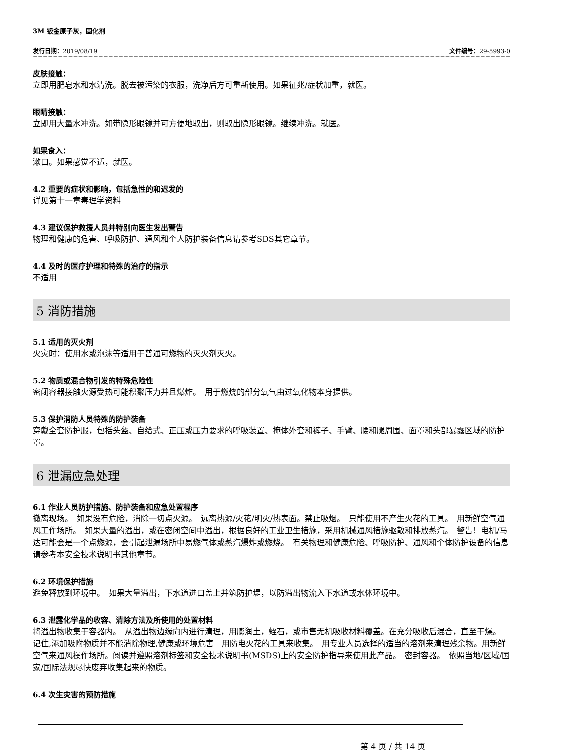3M 钣金原子灰，固化剂
发行日期：2019/08/19 文件编号：29-5993-0
==============================================================================================================
皮肤接触：
立即用肥皂水和水清洗。脱去被污染的衣服，洗净后方可重新使用。如果征兆/症状加重，就医。
眼睛接触：
立即用大量水冲洗。如带隐形眼镜并可方便地取出，则取出隐形眼镜。继续冲洗。就医。
如果食入：
漱口。如果感觉不适，就医。
4.2 重要的症状和影响，包括急性的和迟发的
详见第十一章毒理学资料
4.3 建议保护救援人员并特别向医生发出警告
物理和健康的危害、呼吸防护、通风和个人防护装备信息请参考SDS其它章节。
4.4 及时的医疗护理和特殊的治疗的指示
不适用
5 消防措施
5.1 适用的灭火剂
火灾时：使用水或泡沫等适用于普通可燃物的灭火剂灭火。
5.2 物质或混合物引发的特殊危险性
密闭容器接触火源受热可能积聚压力并且爆炸。　用于燃烧的部分氧气由过氧化物本身提供。
5.3 保护消防人员特殊的防护装备
穿戴全套防护服，包括头盔、自给式、正压或压力要求的呼吸装置、掩体外套和裤子、手臂、腰和腿周围、面罩和头部暴露区域的防护罩。
6 泄漏应急处理
6.1 作业人员防护措施、防护装备和应急处置程序
撤离现场。　如果没有危险，消除一切点火源。　远离热源/火花/明火/热表面。禁止吸烟。　只能使用不产生火花的工具。　用新鲜空气通风工作场所。　如果大量的溢出，或在密闭空间中溢出，根据良好的工业卫生措施，采用机械通风措施驱散和排放蒸汽。　警告！电机/马达可能会是一个点燃源，会引起泄漏场所中易燃气体或蒸汽爆炸或燃烧。　有关物理和健康危险、呼吸防护、通风和个体防护设备的信息请参考本安全技术说明书其他章节。
6.2 环境保护措施
避免释放到环境中。　如果大量溢出，下水道进口盖上并筑防护堤，以防溢出物流入下水道或水体环境中。
6.3 泄露化学品的收容、清除方法及所使用的处置材料
将溢出物收集于容器内。　从溢出物边缘向内进行清理，用膨润土，蛭石，或市售无机吸收材料覆盖。在充分吸收后混合，直至干燥。　记住,添加吸附物质并不能消除物理,健康或环境危害　用防电火花的工具来收集。　用专业人员选择的适当的溶剂来清理残余物。用新鲜空气来通风操作场所。阅读并遵照溶剂标签和安全技术说明书(MSDS)上的安全防护指导来使用此产品。　密封容器。　依照当地/区域/国家/国际法规尽快废弃收集起来的物质。
6.4 次生灾害的预防措施
第 4 页 / 共 14 页